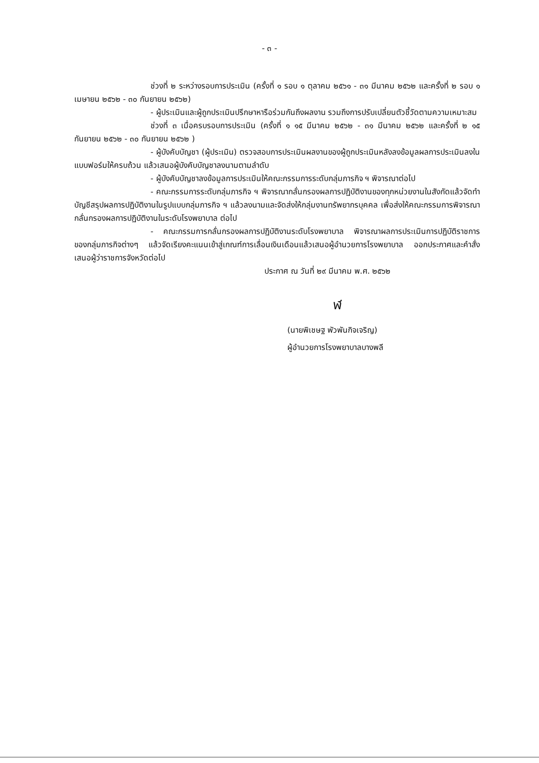- ๓ -
ช่วงที่ ๒ ระหว่างรอบการประเมิน (ครั้งที่ ๑ รอบ ๑ ตุลาคม ๒๕๖๑ - ๓๑ มีนาคม ๒๕๖๒ และครั้งที่ ๒ รอบ ๑ เมษายน ๒๕๖๒ - ๓๐ กันยายน ๒๕๖๒)
- ผู้ประเมินและผู้ถูกประเมินปรึกษาหารือร่วมกันถึงผลงาน รวมถึงการปรับเปลี่ยนตัวชี้วัดตามความเหมาะสม
ช่วงที่ ๓ เมื่อครบรอบการประเมิน (ครั้งที่ ๑ ๑๕ มีนาคม ๒๕๖๒ - ๓๑ มีนาคม ๒๕๖๒ และครั้งที่ ๒ ๑๕ กันยายน ๒๕๖๒ - ๓๐ กันยายน ๒๕๖๒ )
- ผู้บังคับบัญชา (ผู้ประเมิน) ตรวจสอบการประเมินผลงานของผู้ถูกประเมินหลังลงข้อมูลผลการประเมินลงในแบบฟอร์มให้ครบถ้วน แล้วเสนอผู้บังคับบัญชาลงนามตามลำดับ
- ผู้บังคับบัญชาลงข้อมูลการประเมินให้คณะกรรมการระดับกลุ่มภารกิจ ฯ พิจารณาต่อไป
- คณะกรรมการระดับกลุ่มภารกิจ ฯ พิจารณากลั่นกรองผลการปฏิบัติงานของทุกหน่วยงานในสังกัดแล้วจัดทำบัญชีสรุปผลการปฏิบัติงานในรูปแบบกลุ่มภารกิจ ฯ แล้วลงนามและจัดส่งให้กลุ่มงานทรัพยากรบุคคล เพื่อส่งให้คณะกรรมการพิจารณากลั่นกรองผลการปฏิบัติงานในระดับโรงพยาบาล ต่อไป
- คณะกรรมการกลั่นกรองผลการปฏิบัติงานระดับโรงพยาบาล พิจารณาผลการประเมินการปฏิบัติราชการ ของกลุ่มภารกิจต่างๆ แล้วจัดเรียงคะแนนเข้าสู่เกณฑ์การเลื่อนเงินเดือนแล้วเสนอผู้อำนวยการโรงพยาบาล ออกประกาศและคำสั่งเสนอผู้ว่าราชการจังหวัดต่อไป
ประกาศ ณ วันที่ ๒๙ มีนาคม พ.ศ. ๒๕๖๒
ฬ
(นายพิเชษฐ พัวพันกิจเจริญ)
ผู้อำนวยการโรงพยาบาลบางพลี